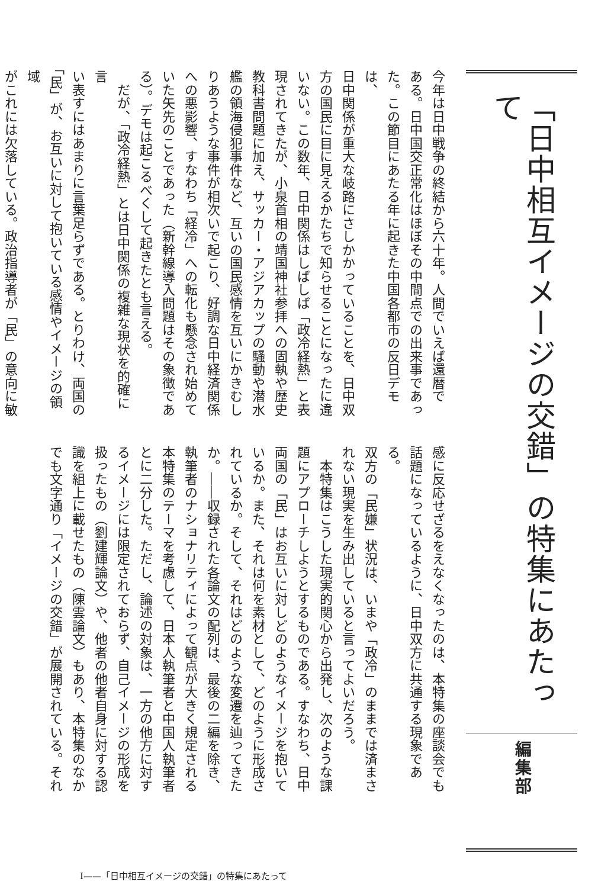「日中相互イメージの交錯」の特集にあたって
編集部
今年は日中戦争の終結から六十年。人間でいえば還暦で
ある。日中国交正常化はほぼその中間点での出来事であっ
た。この節目にあたる年に起きた中国各都市の反日デモは、
日中関係が重大な岐路にさしかかっていることを、日中双
方の国民に目に見えるかたちで知らせることになったに違
いない。この数年、日中関係はしばしば「政冷経熱」と表
現されてきたが、小泉首相の靖国神社参拝への固執や歴史
教科書問題に加え、サッカー・アジアカップの騒動や潜水
艦の領海侵犯事件など、互いの国民感情を互いにかきむし
りあうような事件が相次いで起こり、好調な日中経済関係
への悪影響、すなわち「経冷」への転化も懸念され始めて
いた矢先のことであった（新幹線導入問題はその象徴であ
る）。デモは起こるべくして起きたとも言える。
　だが、「政冷経熱」とは日中関係の複雑な現状を的確に言
い表すにはあまりに言葉足らずである。とりわけ、両国の
「民」が、お互いに対して抱いている感情やイメージの領域
がこれには欠落している。政治指導者が「民」の意向に敏
感に反応せざるをえなくなったのは、本特集の座談会でも
話題になっているように、日中双方に共通する現象である。
双方の「民嫌」状況は、いまや「政冷」のままでは済まさ
れない現実を生み出していると言ってよいだろう。
　本特集はこうした現実的関心から出発し、次のような課
題にアプローチしようとするものである。すなわち、日中
両国の「民」はお互いに対しどのようなイメージを抱いて
いるか。また、それは何を素材として、どのように形成さ
れているか。そして、それはどのような変遷を辿ってきた
か。――収録された各論文の配列は、最後の二編を除き、
執筆者のナショナリティによって観点が大きく規定される
本特集のテーマを考慮して、日本人執筆者と中国人執筆者
とに二分した。ただし、論述の対象は、一方の他方に対す
るイメージには限定されておらず、自己イメージの形成を
扱ったもの（劉建輝論文）や、他者の他者自身に対する認
識を組上に載せたもの（陳雲論文）もあり、本特集のなか
でも文字通り「イメージの交錯」が展開されている。それ
I——「日中相互イメージの交錯」の特集にあたって